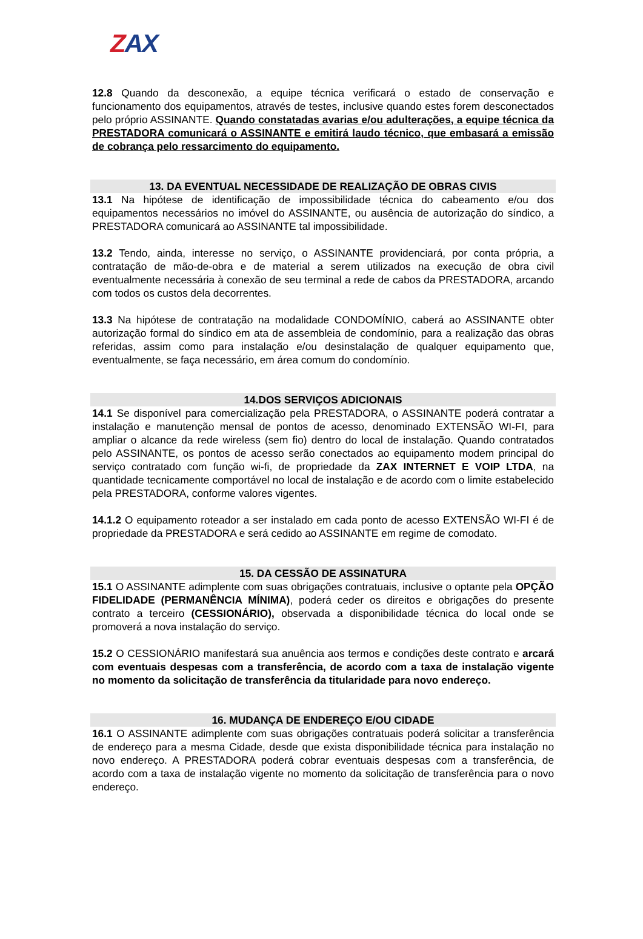ZAX
12.8 Quando da desconexão, a equipe técnica verificará o estado de conservação e funcionamento dos equipamentos, através de testes, inclusive quando estes forem desconectados pelo próprio ASSINANTE. Quando constatadas avarias e/ou adulterações, a equipe técnica da PRESTADORA comunicará o ASSINANTE e emitirá laudo técnico, que embasará a emissão de cobrança pelo ressarcimento do equipamento.
13. DA EVENTUAL NECESSIDADE DE REALIZAÇÃO DE OBRAS CIVIS
13.1 Na hipótese de identificação de impossibilidade técnica do cabeamento e/ou dos equipamentos necessários no imóvel do ASSINANTE, ou ausência de autorização do síndico, a PRESTADORA comunicará ao ASSINANTE tal impossibilidade.
13.2 Tendo, ainda, interesse no serviço, o ASSINANTE providenciará, por conta própria, a contratação de mão-de-obra e de material a serem utilizados na execução de obra civil eventualmente necessária à conexão de seu terminal a rede de cabos da PRESTADORA, arcando com todos os custos dela decorrentes.
13.3 Na hipótese de contratação na modalidade CONDOMÍNIO, caberá ao ASSINANTE obter autorização formal do síndico em ata de assembleia de condomínio, para a realização das obras referidas, assim como para instalação e/ou desinstalação de qualquer equipamento que, eventualmente, se faça necessário, em área comum do condomínio.
14.DOS SERVIÇOS ADICIONAIS
14.1 Se disponível para comercialização pela PRESTADORA, o ASSINANTE poderá contratar a instalação e manutenção mensal de pontos de acesso, denominado EXTENSÃO WI-FI, para ampliar o alcance da rede wireless (sem fio) dentro do local de instalação. Quando contratados pelo ASSINANTE, os pontos de acesso serão conectados ao equipamento modem principal do serviço contratado com função wi-fi, de propriedade da ZAX INTERNET E VOIP LTDA, na quantidade tecnicamente comportável no local de instalação e de acordo com o limite estabelecido pela PRESTADORA, conforme valores vigentes.
14.1.2 O equipamento roteador a ser instalado em cada ponto de acesso EXTENSÃO WI-FI é de propriedade da PRESTADORA e será cedido ao ASSINANTE em regime de comodato.
15. DA CESSÃO DE ASSINATURA
15.1 O ASSINANTE adimplente com suas obrigações contratuais, inclusive o optante pela OPÇÃO FIDELIDADE (PERMANÊNCIA MÍNIMA), poderá ceder os direitos e obrigações do presente contrato a terceiro (CESSIONÁRIO), observada a disponibilidade técnica do local onde se promoverá a nova instalação do serviço.
15.2 O CESSIONÁRIO manifestará sua anuência aos termos e condições deste contrato e arcará com eventuais despesas com a transferência, de acordo com a taxa de instalação vigente no momento da solicitação de transferência da titularidade para novo endereço.
16. MUDANÇA DE ENDEREÇO E/OU CIDADE
16.1 O ASSINANTE adimplente com suas obrigações contratuais poderá solicitar a transferência de endereço para a mesma Cidade, desde que exista disponibilidade técnica para instalação no novo endereço. A PRESTADORA poderá cobrar eventuais despesas com a transferência, de acordo com a taxa de instalação vigente no momento da solicitação de transferência para o novo endereço.